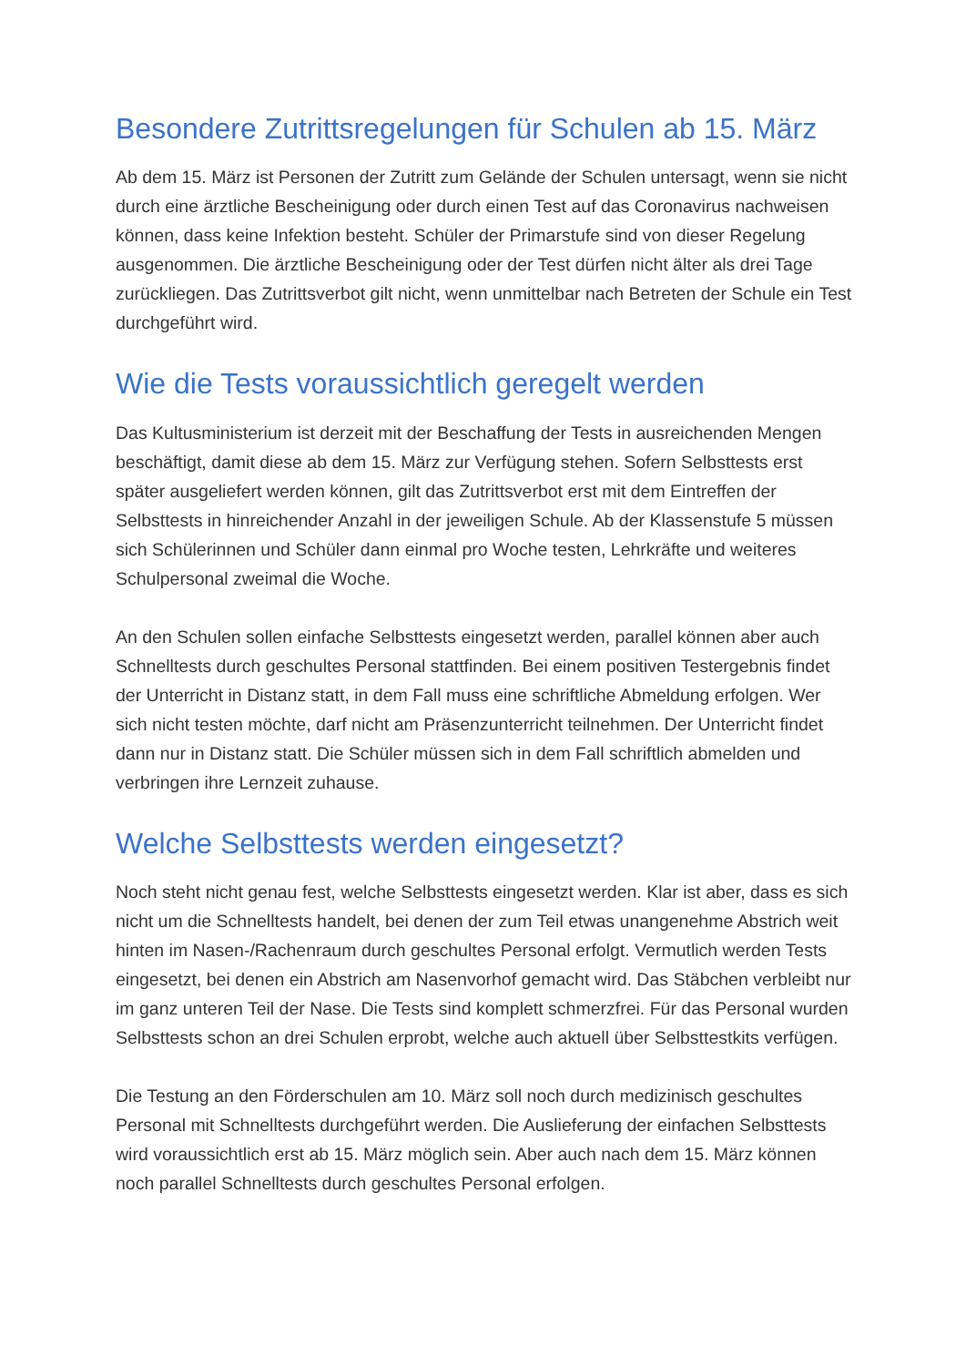Besondere Zutrittsregelungen für Schulen ab 15. März
Ab dem 15. März ist Personen der Zutritt zum Gelände der Schulen untersagt, wenn sie nicht durch eine ärztliche Bescheinigung oder durch einen Test auf das Coronavirus nachweisen können, dass keine Infektion besteht. Schüler der Primarstufe sind von dieser Regelung ausgenommen. Die ärztliche Bescheinigung oder der Test dürfen nicht älter als drei Tage zurückliegen. Das Zutrittsverbot gilt nicht, wenn unmittelbar nach Betreten der Schule ein Test durchgeführt wird.
Wie die Tests voraussichtlich geregelt werden
Das Kultusministerium ist derzeit mit der Beschaffung der Tests in ausreichenden Mengen beschäftigt, damit diese ab dem 15. März zur Verfügung stehen. Sofern Selbsttests erst später ausgeliefert werden können, gilt das Zutrittsverbot erst mit dem Eintreffen der Selbsttests in hinreichender Anzahl in der jeweiligen Schule. Ab der Klassenstufe 5 müssen sich Schülerinnen und Schüler dann einmal pro Woche testen, Lehrkräfte und weiteres Schulpersonal zweimal die Woche.
An den Schulen sollen einfache Selbsttests eingesetzt werden, parallel können aber auch Schnelltests durch geschultes Personal stattfinden. Bei einem positiven Testergebnis findet der Unterricht in Distanz statt, in dem Fall muss eine schriftliche Abmeldung erfolgen. Wer sich nicht testen möchte, darf nicht am Präsenzunterricht teilnehmen. Der Unterricht findet dann nur in Distanz statt. Die Schüler müssen sich in dem Fall schriftlich abmelden und verbringen ihre Lernzeit zuhause.
Welche Selbsttests werden eingesetzt?
Noch steht nicht genau fest, welche Selbsttests eingesetzt werden. Klar ist aber, dass es sich nicht um die Schnelltests handelt, bei denen der zum Teil etwas unangenehme Abstrich weit hinten im Nasen-/Rachenraum durch geschultes Personal erfolgt. Vermutlich werden Tests eingesetzt, bei denen ein Abstrich am Nasenvorhof gemacht wird. Das Stäbchen verbleibt nur im ganz unteren Teil der Nase. Die Tests sind komplett schmerzfrei. Für das Personal wurden Selbsttests schon an drei Schulen erprobt, welche auch aktuell über Selbsttestkits verfügen.
Die Testung an den Förderschulen am 10. März soll noch durch medizinisch geschultes Personal mit Schnelltests durchgeführt werden. Die Auslieferung der einfachen Selbsttests wird voraussichtlich erst ab 15. März möglich sein. Aber auch nach dem 15. März können noch parallel Schnelltests durch geschultes Personal erfolgen.